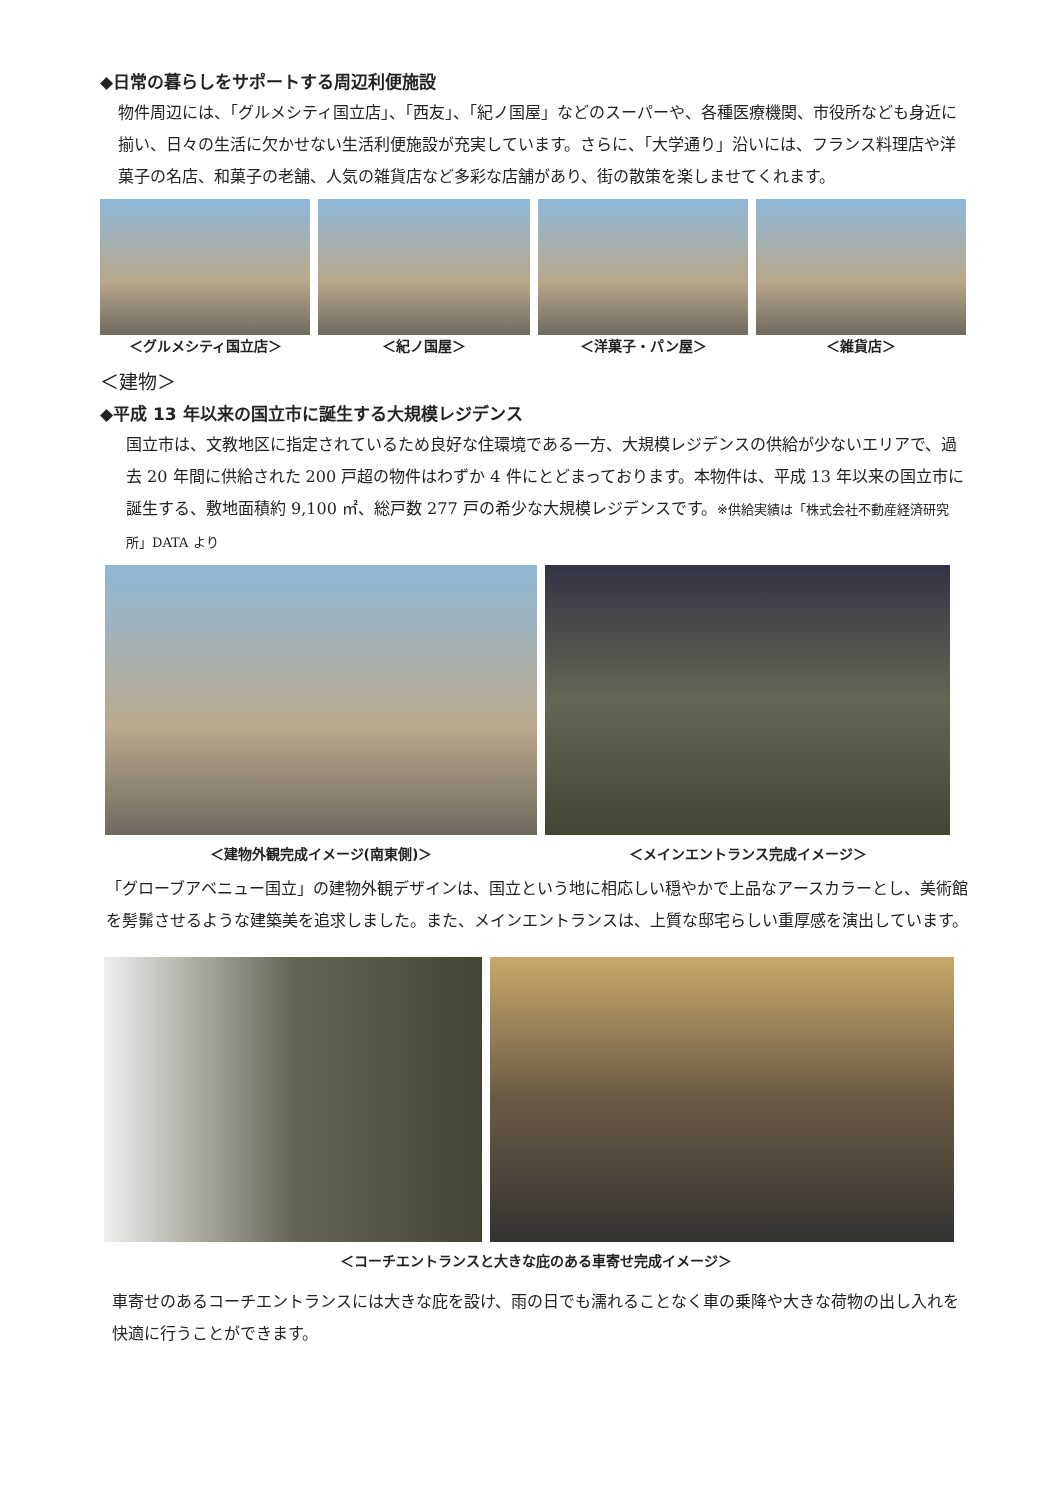◆日常の暮らしをサポートする周辺利便施設
物件周辺には、「グルメシティ国立店」、「西友」、「紀ノ国屋」などのスーパーや、各種医療機関、市役所なども身近に揃い、日々の生活に欠かせない生活利便施設が充実しています。さらに、「大学通り」沿いには、フランス料理店や洋菓子の名店、和菓子の老舗、人気の雑貨店など多彩な店舗があり、街の散策を楽しませてくれます。
＜グルメシティ国立店＞ ＜紀ノ国屋＞ ＜洋菓子・パン屋＞ ＜雑貨店＞
＜建物＞
◆平成 13 年以来の国立市に誕生する大規模レジデンス
国立市は、文教地区に指定されているため良好な住環境である一方、大規模レジデンスの供給が少ないエリアで、過去 20 年間に供給された 200 戸超の物件はわずか 4 件にとどまっております。本物件は、平成 13 年以来の国立市に誕生する、敷地面積約 9,100 ㎡、総戸数 277 戸の希少な大規模レジデンスです。※供給実績は「株式会社不動産経済研究所」DATA より
＜建物外観完成イメージ(南東側)＞ ＜メインエントランス完成イメージ＞
「グローブアベニュー国立」の建物外観デザインは、国立という地に相応しい穏やかで上品なアースカラーとし、美術館を髣髴させるような建築美を追求しました。また、メインエントランスは、上質な邸宅らしい重厚感を演出しています。
＜コーチエントランスと大きな庇のある車寄せ完成イメージ＞
車寄せのあるコーチエントランスには大きな庇を設け、雨の日でも濡れることなく車の乗降や大きな荷物の出し入れを快適に行うことができます。